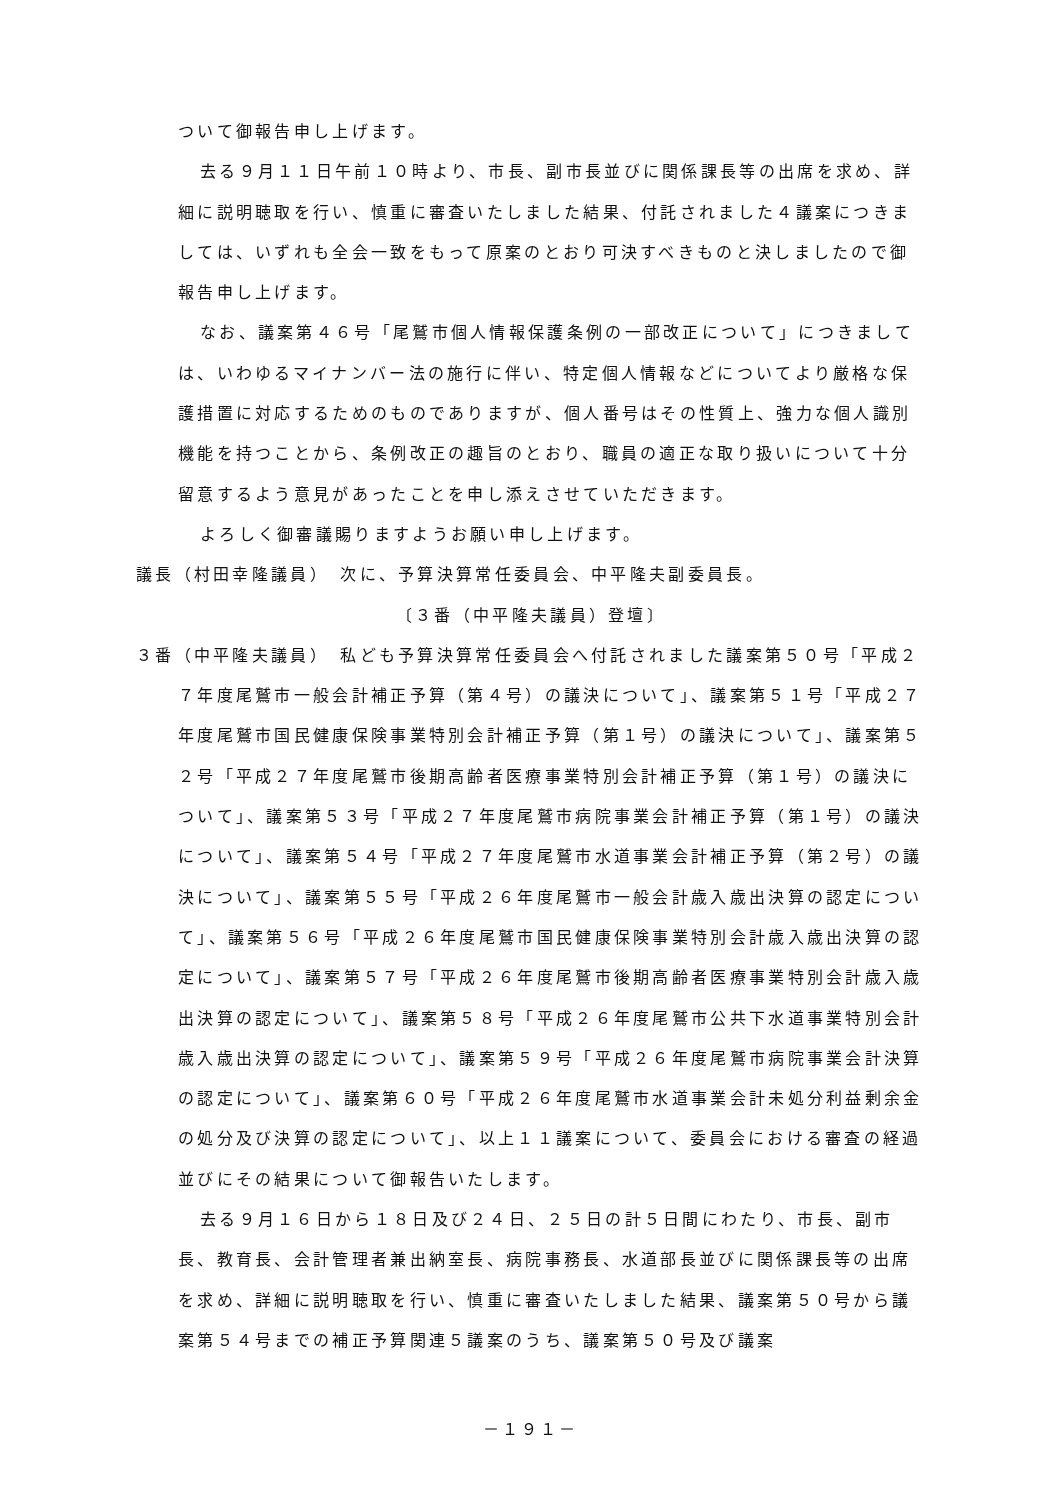ついて御報告申し上げます。
去る９月１１日午前１０時より、市長、副市長並びに関係課長等の出席を求め、詳細に説明聴取を行い、慎重に審査いたしました結果、付託されました４議案につきましては、いずれも全会一致をもって原案のとおり可決すべきものと決しましたので御報告申し上げます。
なお、議案第４６号「尾鷲市個人情報保護条例の一部改正について」につきましては、いわゆるマイナンバー法の施行に伴い、特定個人情報などについてより厳格な保護措置に対応するためのものでありますが、個人番号はその性質上、強力な個人識別機能を持つことから、条例改正の趣旨のとおり、職員の適正な取り扱いについて十分留意するよう意見があったことを申し添えさせていただきます。
よろしく御審議賜りますようお願い申し上げます。
議長（村田幸隆議員）　次に、予算決算常任委員会、中平隆夫副委員長。
〔３番（中平隆夫議員）登壇〕
３番（中平隆夫議員）　私ども予算決算常任委員会へ付託されました議案第５０号「平成２７年度尾鷲市一般会計補正予算（第４号）の議決について」、議案第５１号「平成２７年度尾鷲市国民健康保険事業特別会計補正予算（第１号）の議決について」、議案第５２号「平成２７年度尾鷲市後期高齢者医療事業特別会計補正予算（第１号）の議決について」、議案第５３号「平成２７年度尾鷲市病院事業会計補正予算（第１号）の議決について」、議案第５４号「平成２７年度尾鷲市水道事業会計補正予算（第２号）の議決について」、議案第５５号「平成２６年度尾鷲市一般会計歳入歳出決算の認定について」、議案第５６号「平成２６年度尾鷲市国民健康保険事業特別会計歳入歳出決算の認定について」、議案第５７号「平成２６年度尾鷲市後期高齢者医療事業特別会計歳入歳出決算の認定について」、議案第５８号「平成２６年度尾鷲市公共下水道事業特別会計歳入歳出決算の認定について」、議案第５９号「平成２６年度尾鷲市病院事業会計決算の認定について」、議案第６０号「平成２６年度尾鷲市水道事業会計未処分利益剰余金の処分及び決算の認定について」、以上１１議案について、委員会における審査の経過並びにその結果について御報告いたします。
去る９月１６日から１８日及び２４日、２５日の計５日間にわたり、市長、副市長、教育長、会計管理者兼出納室長、病院事務長、水道部長並びに関係課長等の出席を求め、詳細に説明聴取を行い、慎重に審査いたしました結果、議案第５０号から議案第５４号までの補正予算関連５議案のうち、議案第５０号及び議案
－１９１－